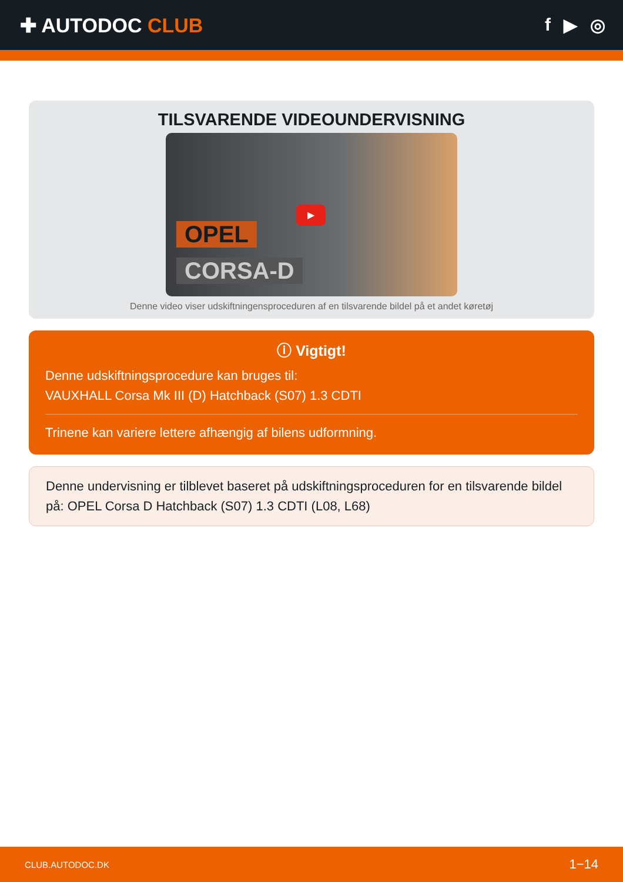✚ AUTODOC CLUB f ▶ ◎
TILSVARENDE VIDEOUNDERVISNING
OPEL
CORSA-D
▶
Denne video viser udskiftningensproceduren af en tilsvarende bildel på et andet køretøj
ⓘ Vigtigt!
Denne udskiftningsprocedure kan bruges til:
VAUXHALL Corsa Mk III (D) Hatchback (S07) 1.3 CDTI
Trinene kan variere lettere afhængig af bilens udformning.
Denne undervisning er tilblevet baseret på udskiftningsproceduren for en tilsvarende bildel på: OPEL Corsa D Hatchback (S07) 1.3 CDTI (L08, L68)
CLUB.AUTODOC.DK 1−14